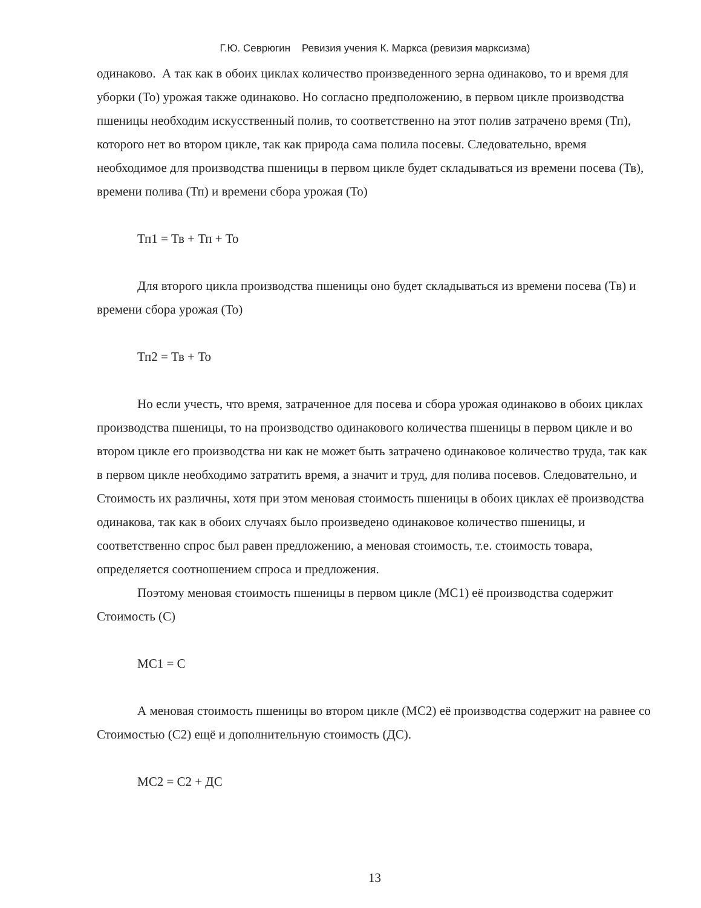Г.Ю. Севрюгин Ревизия учения К. Маркса (ревизия марксизма)
одинаково. А так как в обоих циклах количество произведенного зерна одинаково, то и время для уборки (То) урожая также одинаково. Но согласно предположению, в первом цикле производства пшеницы необходим искусственный полив, то соответственно на этот полив затрачено время (Тп), которого нет во втором цикле, так как природа сама полила посевы. Следовательно, время необходимое для производства пшеницы в первом цикле будет складываться из времени посева (Тв), времени полива (Тп) и времени сбора урожая (То)
Тп1 = Тв + Тп + То
Для второго цикла производства пшеницы оно будет складываться из времени посева (Тв) и времени сбора урожая (То)
Тп2 = Тв + То
Но если учесть, что время, затраченное для посева и сбора урожая одинаково в обоих циклах производства пшеницы, то на производство одинакового количества пшеницы в первом цикле и во втором цикле его производства ни как не может быть затрачено одинаковое количество труда, так как в первом цикле необходимо затратить время, а значит и труд, для полива посевов. Следовательно, и Стоимость их различны, хотя при этом меновая стоимость пшеницы в обоих циклах её производства одинакова, так как в обоих случаях было произведено одинаковое количество пшеницы, и соответственно спрос был равен предложению, а меновая стоимость, т.е. стоимость товара, определяется соотношением спроса и предложения.
Поэтому меновая стоимость пшеницы в первом цикле (МС1) её производства содержит Стоимость (С)
МС1 = С
А меновая стоимость пшеницы во втором цикле (МС2) её производства содержит на равнее со Стоимостью (С2) ещё и дополнительную стоимость (ДС).
МС2 = С2 + ДС
13